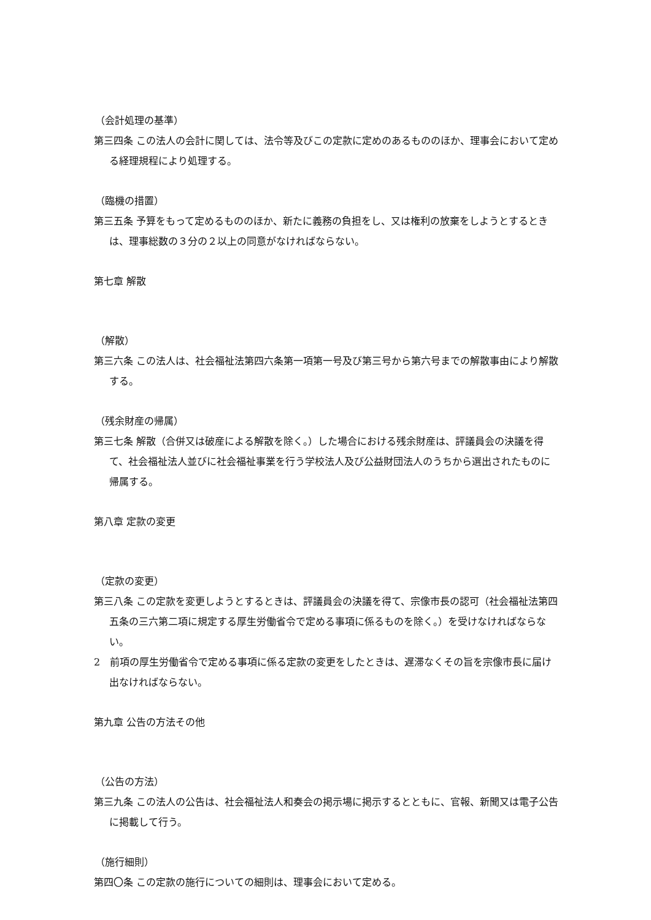（会計処理の基準）
第三四条 この法人の会計に関しては、法令等及びこの定款に定めのあるもののほか、理事会において定める経理規程により処理する。
（臨機の措置）
第三五条 予算をもって定めるもののほか、新たに義務の負担をし、又は権利の放棄をしようとするときは、理事総数の３分の２以上の同意がなければならない。
第七章 解散
（解散）
第三六条 この法人は、社会福祉法第四六条第一項第一号及び第三号から第六号までの解散事由により解散する。
（残余財産の帰属）
第三七条 解散（合併又は破産による解散を除く。）した場合における残余財産は、評議員会の決議を得て、社会福祉法人並びに社会福祉事業を行う学校法人及び公益財団法人のうちから選出されたものに帰属する。
第八章 定款の変更
（定款の変更）
第三八条 この定款を変更しようとするときは、評議員会の決議を得て、宗像市長の認可（社会福祉法第四五条の三六第二項に規定する厚生労働省令で定める事項に係るものを除く。）を受けなければならない。
2　前項の厚生労働省令で定める事項に係る定款の変更をしたときは、遅滞なくその旨を宗像市長に届け出なければならない。
第九章 公告の方法その他
（公告の方法）
第三九条 この法人の公告は、社会福祉法人和奏会の掲示場に掲示するとともに、官報、新聞又は電子公告に掲載して行う。
（施行細則）
第四〇条 この定款の施行についての細則は、理事会において定める。